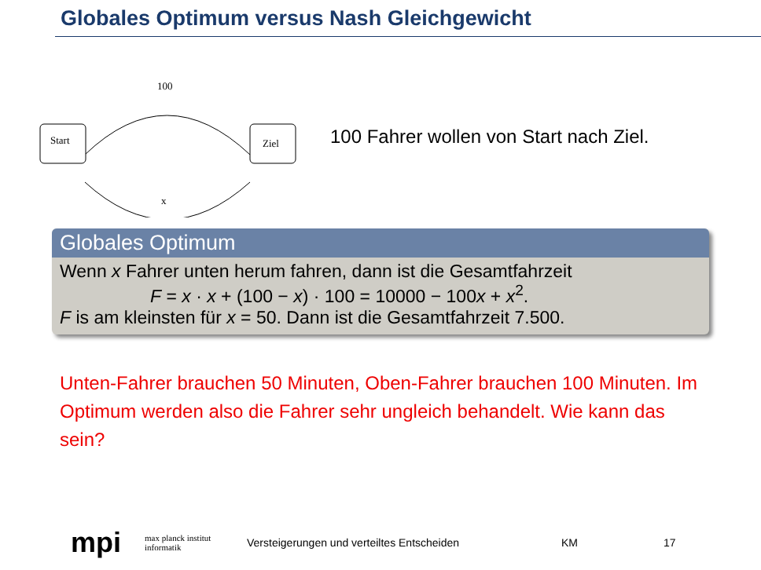Globales Optimum versus Nash Gleichgewicht
Start
Ziel
100
x
100 Fahrer wollen von Start nach Ziel.
Globales Optimum
Wenn x Fahrer unten herum fahren, dann ist die Gesamtfahrzeit
F = x · x + (100 − x) · 100 = 10000 − 100x + x<sup>2</sup>.
F is am kleinsten für x = 50. Dann ist die Gesamtfahrzeit 7.500.
Unten-Fahrer brauchen 50 Minuten, Oben-Fahrer brauchen 100 Minuten. Im Optimum werden also die Fahrer sehr ungleich behandelt. Wie kann das sein?
mpi max planck institut
informatik Versteigerungen und verteiltes Entscheiden KM 17